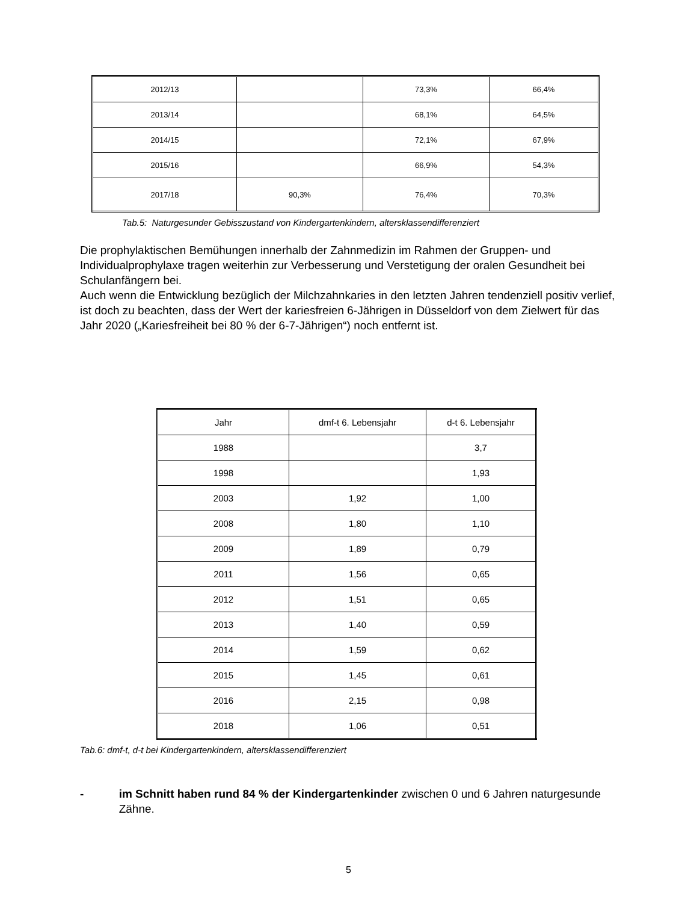| 2012/13 | | 73,3% | 66,4% |
| 2013/14 | | 68,1% | 64,5% |
| 2014/15 | | 72,1% | 67,9% |
| 2015/16 | | 66,9% | 54,3% |
| 2017/18 | 90,3% | 76,4% | 70,3% |
Tab.5: Naturgesunder Gebisszustand von Kindergartenkindern, altersklassendifferenziert
Die prophylaktischen Bemühungen innerhalb der Zahnmedizin im Rahmen der Gruppen- und Individualprophylaxe tragen weiterhin zur Verbesserung und Verstetigung der oralen Gesundheit bei Schulanfängern bei.
Auch wenn die Entwicklung bezüglich der Milchzahnkaries in den letzten Jahren tendenziell positiv verlief, ist doch zu beachten, dass der Wert der kariesfreien 6-Jährigen in Düsseldorf von dem Zielwert für das Jahr 2020 („Kariesfreiheit bei 80 % der 6-7-Jährigen“) noch entfernt ist.
| Jahr | dmf-t 6. Lebensjahr | d-t 6. Lebensjahr |
| 1988 | | 3,7 |
| 1998 | | 1,93 |
| 2003 | 1,92 | 1,00 |
| 2008 | 1,80 | 1,10 |
| 2009 | 1,89 | 0,79 |
| 2011 | 1,56 | 0,65 |
| 2012 | 1,51 | 0,65 |
| 2013 | 1,40 | 0,59 |
| 2014 | 1,59 | 0,62 |
| 2015 | 1,45 | 0,61 |
| 2016 | 2,15 | 0,98 |
| 2018 | 1,06 | 0,51 |
Tab.6: dmf-t, d-t bei Kindergartenkindern, altersklassendifferenziert
- im Schnitt haben rund 84 % der Kindergartenkinder zwischen 0 und 6 Jahren naturgesunde Zähne.
5